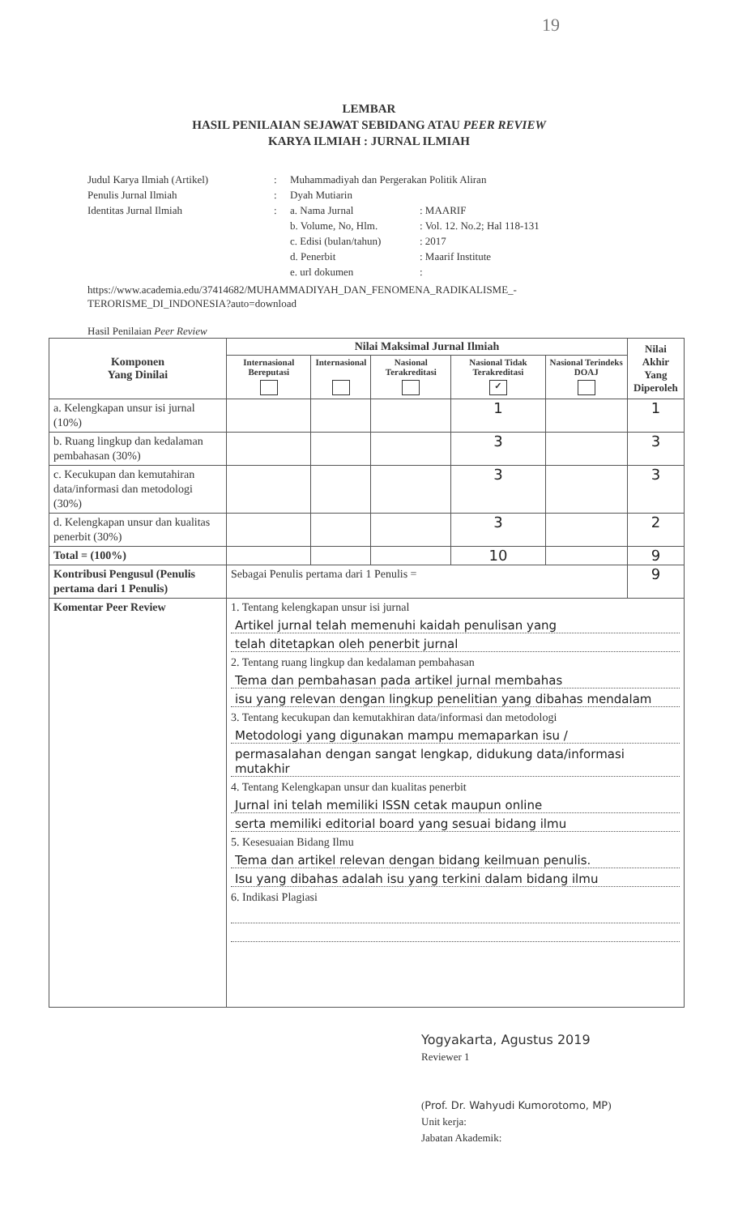19
LEMBAR
HASIL PENILAIAN SEJAWAT SEBIDANG ATAU PEER REVIEW
KARYA ILMIAH : JURNAL ILMIAH
| Judul Karya Ilmiah (Artikel) | : | Muhammadiyah dan Pergerakan Politik Aliran | |
| Penulis Jurnal Ilmiah | : | Dyah Mutiarin | |
| Identitas Jurnal Ilmiah | : | a. Nama Jurnal | : MAARIF |
| | | b. Volume, No, Hlm. | : Vol. 12. No.2; Hal 118-131 |
| | | c. Edisi (bulan/tahun) | : 2017 |
| | | d. Penerbit | : Maarif Institute |
| | | e. url dokumen | : |
https://www.academia.edu/37414682/MUHAMMADIYAH_DAN_FENOMENA_RADIKALISME_-
TERORISME_DI_INDONESIA?auto=download
Hasil Penilaian Peer Review
| Komponen Yang Dinilai | Nilai Maksimal Jurnal Ilmiah | | | | | Nilai Akhir Yang Diperoleh |
| --- | --- | --- | --- | --- | --- | --- |
| | Internasional Bereputasi | Internasional | Nasional Terakreditasi | Nasional Tidak Terakreditasi ✓ | Nasional Terindeks DOAJ | |
| a. Kelengkapan unsur isi jurnal (10%) | | | | 1 | | 1 |
| b. Ruang lingkup dan kedalaman pembahasan (30%) | | | | 3 | | 3 |
| c. Kecukupan dan kemutahiran data/informasi dan metodologi (30%) | | | | 3 | | 3 |
| d. Kelengkapan unsur dan kualitas penerbit (30%) | | | | 3 | | 2 |
| Total = (100%) | | | | 10 | | 9 |
| Kontribusi Pengusul (Penulis pertama dari 1 Penulis) | Sebagai Penulis pertama dari 1 Penulis = | | | | | 9 |
| Komentar Peer Review | 1. Tentang kelengkapan unsur isi jurnal Artikel jurnal telah memenuhi kaidah penulisan yang telah ditetapkan oleh penerbit jurnal 2. Tentang ruang lingkup dan kedalaman pembahasan Tema dan pembahasan pada artikel jurnal membahas isu yang relevan dengan lingkup penelitian yang dibahas mendalam 3. Tentang kecukupan dan kemutakhiran data/informasi dan metodologi Metodologi yang digunakan mampu memaparkan isu / permasalahan dengan sangat lengkap, didukung data/informasi mutakhir 4. Tentang Kelengkapan unsur dan kualitas penerbit Jurnal ini telah memiliki ISSN cetak maupun online serta memiliki editorial board yang sesuai bidang ilmu 5. Kesesuaian Bidang Ilmu Tema dan artikel relevan dengan bidang keilmuan penulis. Isu yang dibahas adalah isu yang terkini dalam bidang ilmu 6. Indikasi Plagiasi | | | | | |
Yogyakarta, Agustus 2019
Reviewer 1
(Prof. Dr. Wahyudi Kumorotomo, MP)
Unit kerja:
Jabatan Akademik: